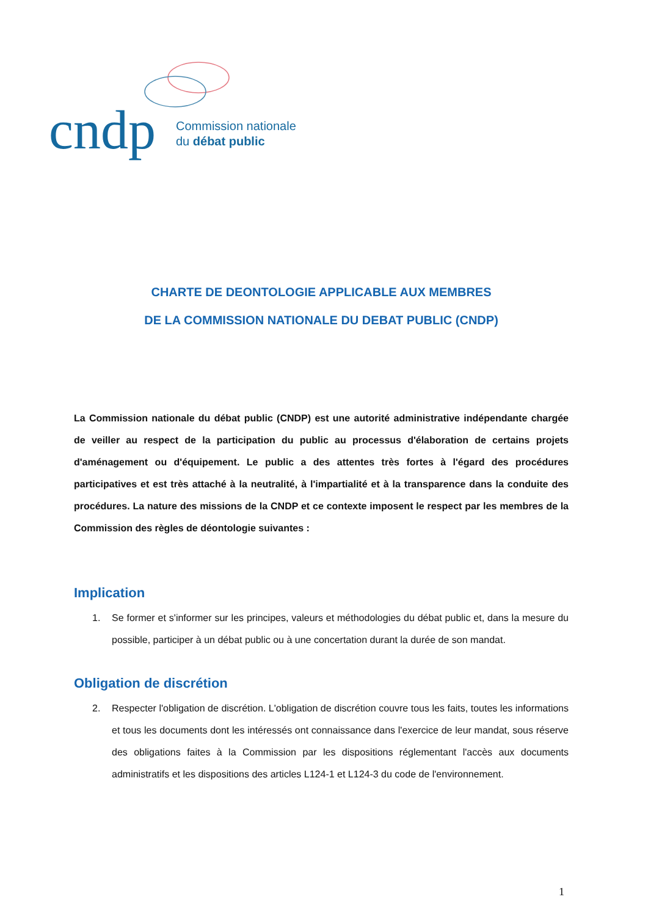cndp
Commission nationale
du débat public
CHARTE DE DEONTOLOGIE APPLICABLE AUX MEMBRES
DE LA COMMISSION NATIONALE DU DEBAT PUBLIC (CNDP)
La Commission nationale du débat public (CNDP) est une autorité administrative indépendante chargée de veiller au respect de la participation du public au processus d'élaboration de certains projets d'aménagement ou d'équipement. Le public a des attentes très fortes à l'égard des procédures participatives et est très attaché à la neutralité, à l'impartialité et à la transparence dans la conduite des procédures. La nature des missions de la CNDP et ce contexte imposent le respect par les membres de la Commission des règles de déontologie suivantes :
Implication
1. Se former et s'informer sur les principes, valeurs et méthodologies du débat public et, dans la mesure du possible, participer à un débat public ou à une concertation durant la durée de son mandat.
Obligation de discrétion
2. Respecter l'obligation de discrétion. L'obligation de discrétion couvre tous les faits, toutes les informations et tous les documents dont les intéressés ont connaissance dans l'exercice de leur mandat, sous réserve des obligations faites à la Commission par les dispositions réglementant l'accès aux documents administratifs et les dispositions des articles L124-1 et L124-3 du code de l'environnement.
1